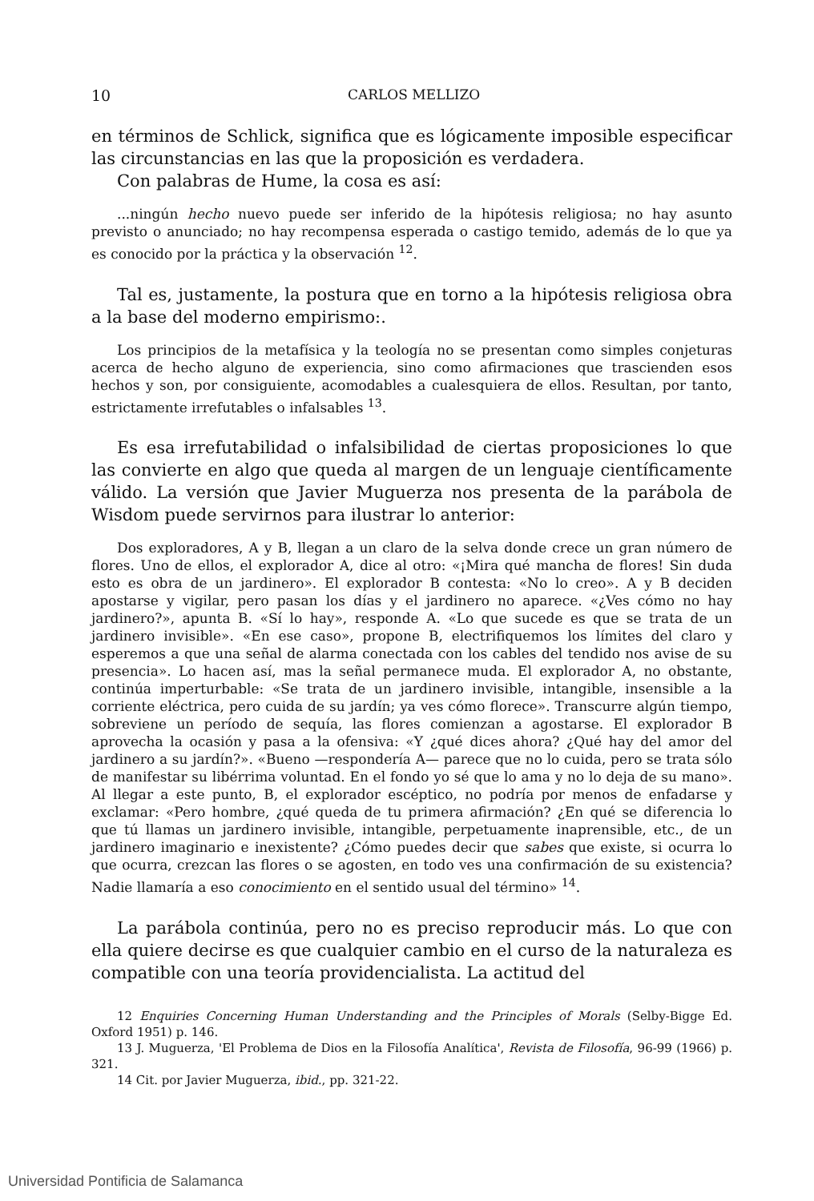10 CARLOS MELLIZO
en términos de Schlick, significa que es lógicamente imposible especificar las circunstancias en las que la proposición es verdadera.
Con palabras de Hume, la cosa es así:
...ningún hecho nuevo puede ser inferido de la hipótesis religiosa; no hay asunto previsto o anunciado; no hay recompensa esperada o castigo temido, además de lo que ya es conocido por la práctica y la observación <sup>12</sup>.
Tal es, justamente, la postura que en torno a la hipótesis religiosa obra a la base del moderno empirismo:.
Los principios de la metafísica y la teología no se presentan como simples conjeturas acerca de hecho alguno de experiencia, sino como afirmaciones que trascienden esos hechos y son, por consiguiente, acomodables a cualesquiera de ellos. Resultan, por tanto, estrictamente irrefutables o infalsables <sup>13</sup>.
Es esa irrefutabilidad o infalsibilidad de ciertas proposiciones lo que las convierte en algo que queda al margen de un lenguaje científicamente válido. La versión que Javier Muguerza nos presenta de la parábola de Wisdom puede servirnos para ilustrar lo anterior:
Dos exploradores, A y B, llegan a un claro de la selva donde crece un gran número de flores. Uno de ellos, el explorador A, dice al otro: «¡Mira qué mancha de flores! Sin duda esto es obra de un jardinero». El explorador B contesta: «No lo creo». A y B deciden apostarse y vigilar, pero pasan los días y el jardinero no aparece. «¿Ves cómo no hay jardinero?», apunta B. «Sí lo hay», responde A. «Lo que sucede es que se trata de un jardinero invisible». «En ese caso», propone B, electrifiquemos los límites del claro y esperemos a que una señal de alarma conectada con los cables del tendido nos avise de su presencia». Lo hacen así, mas la señal permanece muda. El explorador A, no obstante, continúa imperturbable: «Se trata de un jardinero invisible, intangible, insensible a la corriente eléctrica, pero cuida de su jardín; ya ves cómo florece». Transcurre algún tiempo, sobreviene un período de sequía, las flores comienzan a agostarse. El explorador B aprovecha la ocasión y pasa a la ofensiva: «Y ¿qué dices ahora? ¿Qué hay del amor del jardinero a su jardín?». «Bueno —respondería A— parece que no lo cuida, pero se trata sólo de manifestar su libérrima voluntad. En el fondo yo sé que lo ama y no lo deja de su mano». Al llegar a este punto, B, el explorador escéptico, no podría por menos de enfadarse y exclamar: «Pero hombre, ¿qué queda de tu primera afirmación? ¿En qué se diferencia lo que tú llamas un jardinero invisible, intangible, perpetuamente inaprensible, etc., de un jardinero imaginario e inexistente? ¿Cómo puedes decir que sabes que existe, si ocurra lo que ocurra, crezcan las flores o se agosten, en todo ves una confirmación de su existencia? Nadie llamaría a eso conocimiento en el sentido usual del término» <sup>14</sup>.
La parábola continúa, pero no es preciso reproducir más. Lo que con ella quiere decirse es que cualquier cambio en el curso de la naturaleza es compatible con una teoría providencialista. La actitud del
12 Enquiries Concerning Human Understanding and the Principles of Morals (Selby-Bigge Ed. Oxford 1951) p. 146.
13 J. Muguerza, 'El Problema de Dios en la Filosofía Analítica', Revista de Filosofía, 96-99 (1966) p. 321.
14 Cit. por Javier Muguerza, ibid., pp. 321-22.
Universidad Pontificia de Salamanca